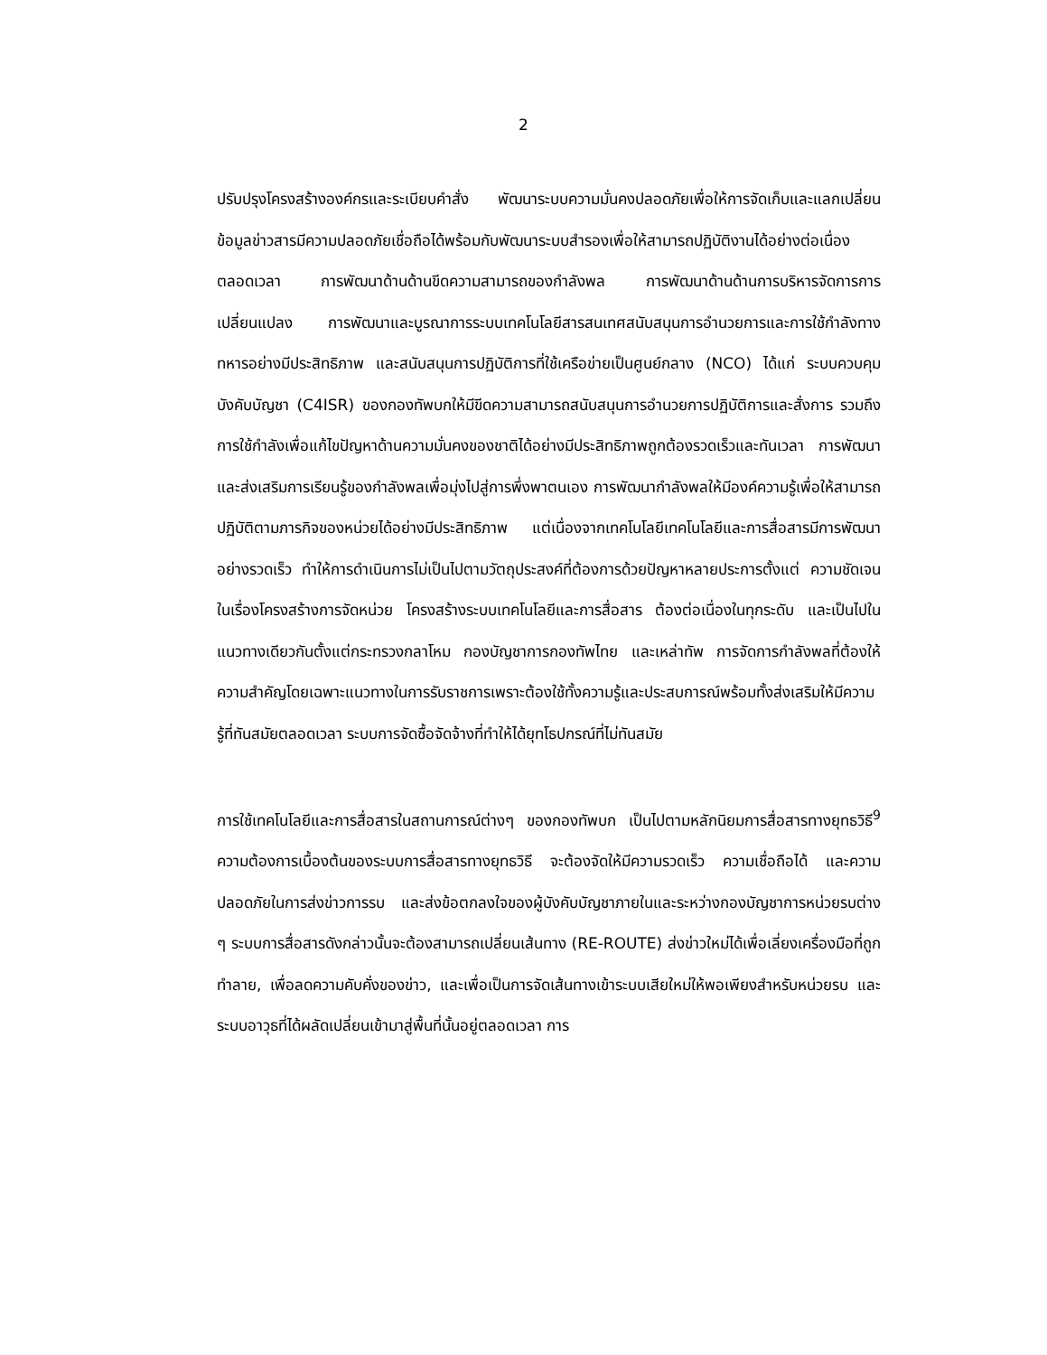2
ปรับปรุงโครงสร้างองค์กรและระเบียบคำสั่ง พัฒนาระบบความมั่นคงปลอดภัยเพื่อให้การจัดเก็บและแลกเปลี่ยนข้อมูลข่าวสารมีความปลอดภัยเชื่อถือได้พร้อมกับพัฒนาระบบสำรองเพื่อให้สามารถปฏิบัติงานได้อย่างต่อเนื่องตลอดเวลา การพัฒนาด้านด้านขีดความสามารถของกำลังพล การพัฒนาด้านด้านการบริหารจัดการการเปลี่ยนแปลง การพัฒนาและบูรณาการระบบเทคโนโลยีสารสนเทศสนับสนุนการอำนวยการและการใช้กำลังทางทหารอย่างมีประสิทธิภาพ และสนับสนุนการปฏิบัติการที่ใช้เครือข่ายเป็นศูนย์กลาง (NCO) ได้แก่ ระบบควบคุมบังคับบัญชา (C4ISR) ของกองทัพบกให้มีขีดความสามารถสนับสนุนการอำนวยการปฏิบัติการและสั่งการ รวมถึงการใช้กำลังเพื่อแก้ไขปัญหาด้านความมั่นคงของชาติได้อย่างมีประสิทธิภาพถูกต้องรวดเร็วและทันเวลา การพัฒนาและส่งเสริมการเรียนรู้ของกำลังพลเพื่อมุ่งไปสู่การพึ่งพาตนเอง การพัฒนากำลังพลให้มีองค์ความรู้เพื่อให้สามารถปฏิบัติตามภารกิจของหน่วยได้อย่างมีประสิทธิภาพ แต่เนื่องจากเทคโนโลยีเทคโนโลยีและการสื่อสารมีการพัฒนาอย่างรวดเร็ว ทำให้การดำเนินการไม่เป็นไปตามวัตถุประสงค์ที่ต้องการด้วยปัญหาหลายประการตั้งแต่ ความชัดเจนในเรื่องโครงสร้างการจัดหน่วย โครงสร้างระบบเทคโนโลยีและการสื่อสาร ต้องต่อเนื่องในทุกระดับ และเป็นไปในแนวทางเดียวกันตั้งแต่กระทรวงกลาโหม กองบัญชาการกองทัพไทย และเหล่าทัพ การจัดการกำลังพลที่ต้องให้ความสำคัญโดยเฉพาะแนวทางในการรับราชการเพราะต้องใช้ทั้งความรู้และประสบการณ์พร้อมทั้งส่งเสริมให้มีความรู้ที่ทันสมัยตลอดเวลา ระบบการจัดซื้อจัดจ้างที่ทำให้ได้ยุทโธปกรณ์ที่ไม่ทันสมัย
การใช้เทคโนโลยีและการสื่อสารในสถานการณ์ต่างๆ ของกองทัพบก เป็นไปตามหลักนิยมการสื่อสารทางยุทธวิธี<sup>9</sup> ความต้องการเบื้องต้นของระบบการสื่อสารทางยุทธวิธี จะต้องจัดให้มีความรวดเร็ว ความเชื่อถือได้ และความปลอดภัยในการส่งข่าวการรบ และส่งข้อตกลงใจของผู้บังคับบัญชาภายในและระหว่างกองบัญชาการหน่วยรบต่าง ๆ ระบบการสื่อสารดังกล่าวนั้นจะต้องสามารถเปลี่ยนเส้นทาง (RE-ROUTE) ส่งข่าวใหม่ได้เพื่อเลี่ยงเครื่องมือที่ถูกทำลาย, เพื่อลดความคับคั่งของข่าว, และเพื่อเป็นการจัดเส้นทางเข้าระบบเสียใหม่ให้พอเพียงสำหรับหน่วยรบ และระบบอาวุธที่ได้ผลัดเปลี่ยนเข้ามาสู่พื้นที่นั้นอยู่ตลอดเวลา การ